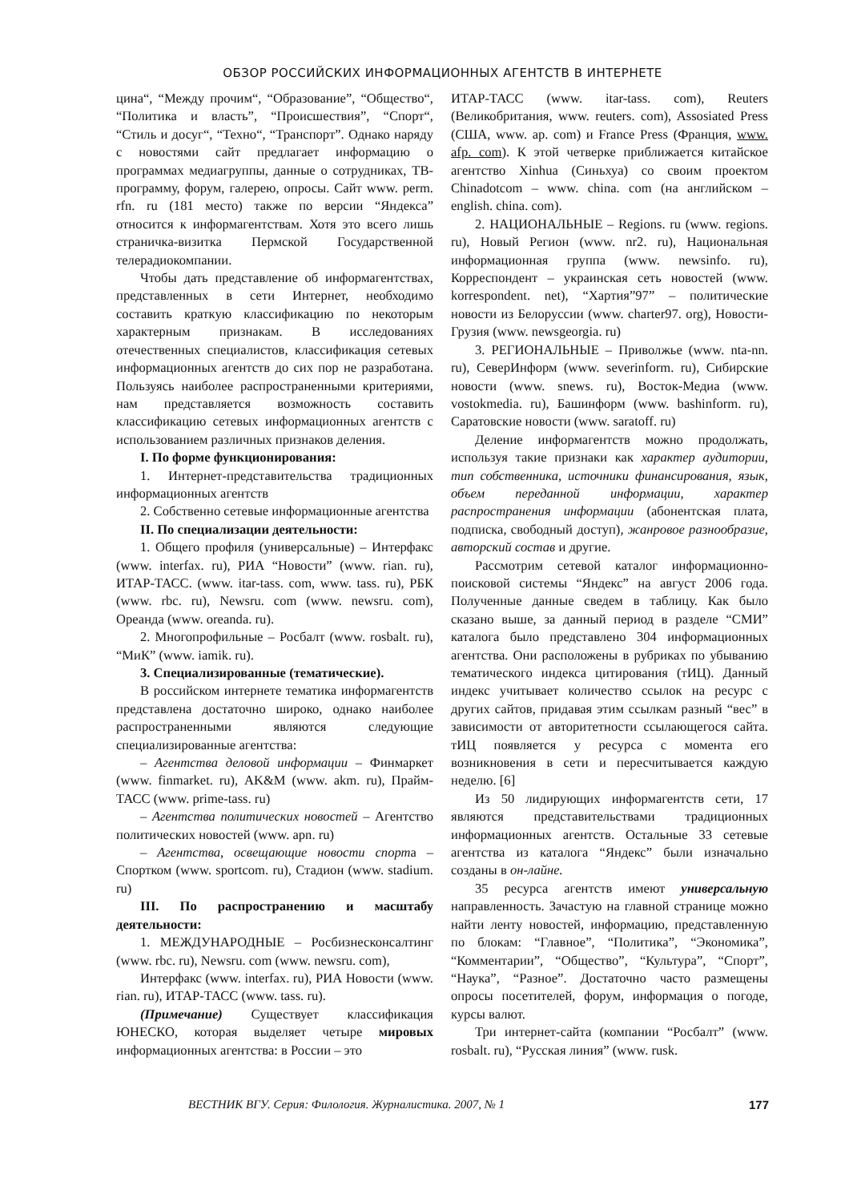ОБЗОР РОССИЙСКИХ ИНФОРМАЦИОННЫХ АГЕНТСТВ В ИНТЕРНЕТЕ
цина“, “Между прочим“, “Образование”, “Общество“, “Политика и власть”, “Происшествия”, “Спорт“, “Стиль и досуг“, “Техно“, “Транспорт”. Однако наряду с новостями сайт предлагает информацию о программах медиагруппы, данные о сотрудниках, ТВ-программу, форум, галерею, опросы. Сайт www. perm. rfn. ru (181 место) также по версии “Яндекса” относится к информагентствам. Хотя это всего лишь страничка-визитка Пермской Государственной телерадиокомпании.
Чтобы дать представление об информагентствах, представленных в сети Интернет, необходимо составить краткую классификацию по некоторым характерным признакам. В исследованиях отечественных специалистов, классификация сетевых информационных агентств до сих пор не разработана. Пользуясь наиболее распространенными критериями, нам представляется возможность составить классификацию сетевых информационных агентств с использованием различных признаков деления.
I. По форме функционирования:
1. Интернет-представительства традиционных информационных агентств
2. Собственно сетевые информационные агентства
II. По специализации деятельности:
1. Общего профиля (универсальные) – Интерфакс (www. interfax. ru), РИА “Новости” (www. rian. ru), ИТАР-ТАСС. (www. itar-tass. com, www. tass. ru), РБК (www. rbc. ru), Newsru. com (www. newsru. com), Ореанда (www. oreanda. ru).
2. Многопрофильные – Росбалт (www. rosbalt. ru), “МиК” (www. iamik. ru).
3. Специализированные (тематические).
В российском интернете тематика информагентств представлена достаточно широко, однако наиболее распространенными являются следующие специализированные агентства:
– Агентства деловой информации – Финмаркет (www. finmarket. ru), AK&M (www. akm. ru), Прайм-ТАСС (www. prime-tass. ru)
– Агентства политических новостей – Агентство политических новостей (www. apn. ru)
– Агентства, освещающие новости спорта – Спортком (www. sportcom. ru), Стадион (www. stadium. ru)
III. По распространению и масштабу деятельности:
1. МЕЖДУНАРОДНЫЕ – Росбизнесконсалтинг (www. rbc. ru), Newsru. com (www. newsru. com),
Интерфакс (www. interfax. ru), РИА Новости (www. rian. ru), ИТАР-ТАСС (www. tass. ru).
(Примечание) Существует классификация ЮНЕСКО, которая выделяет четыре мировых информационных агентства: в России – это
ИТАР-ТАСС (www. itar-tass. com), Reuters (Великобритания, www. reuters. com), Assosiated Press (США, www. ap. com) и France Press (Франция, www. afp. com). К этой четверке приближается китайское агентство Xinhua (Синьхуа) со своим проектом Chinadotcom – www. china. com (на английском – english. china. com).
2. НАЦИОНАЛЬНЫЕ – Regions. ru (www. regions. ru), Новый Регион (www. nr2. ru), Национальная информационная группа (www. newsinfo. ru), Корреспондент – украинская сеть новостей (www. korrespondent. net), “Хартия”97” – политические новости из Белоруссии (www. charter97. org), Новости-Грузия (www. newsgeorgia. ru)
3. РЕГИОНАЛЬНЫЕ – Приволжье (www. nta-nn. ru), СеверИнформ (www. severinform. ru), Сибирские новости (www. snews. ru), Восток-Медиа (www. vostokmedia. ru), Башинформ (www. bashinform. ru), Саратовские новости (www. saratoff. ru)
Деление информагентств можно продолжать, используя такие признаки как характер аудитории, тип собственника, источники финансирования, язык, объем переданной информации, характер распространения информации (абонентская плата, подписка, свободный доступ), жанровое разнообразие, авторский состав и другие.
Рассмотрим сетевой каталог информационно-поисковой системы “Яндекс” на август 2006 года. Полученные данные сведем в таблицу. Как было сказано выше, за данный период в разделе “СМИ” каталога было представлено 304 информационных агентства. Они расположены в рубриках по убыванию тематического индекса цитирования (тИЦ). Данный индекс учитывает количество ссылок на ресурс с других сайтов, придавая этим ссылкам разный “вес” в зависимости от авторитетности ссылающегося сайта. тИЦ появляется у ресурса с момента его возникновения в сети и пересчитывается каждую неделю. [6]
Из 50 лидирующих информагентств сети, 17 являются представительствами традиционных информационных агентств. Остальные 33 сетевые агентства из каталога “Яндекс” были изначально созданы в он-лайне.
35 ресурса агентств имеют универсальную направленность. Зачастую на главной странице можно найти ленту новостей, информацию, представленную по блокам: “Главное”, “Политика”, “Экономика”, “Комментарии”, “Общество”, “Культура”, “Спорт”, “Наука”, “Разное”. Достаточно часто размещены опросы посетителей, форум, информация о погоде, курсы валют.
Три интернет-сайта (компании “Росбалт” (www. rosbalt. ru), “Русская линия” (www. rusk.
ВЕСТНИК ВГУ. Серия: Филология. Журналистика. 2007, № 1 177